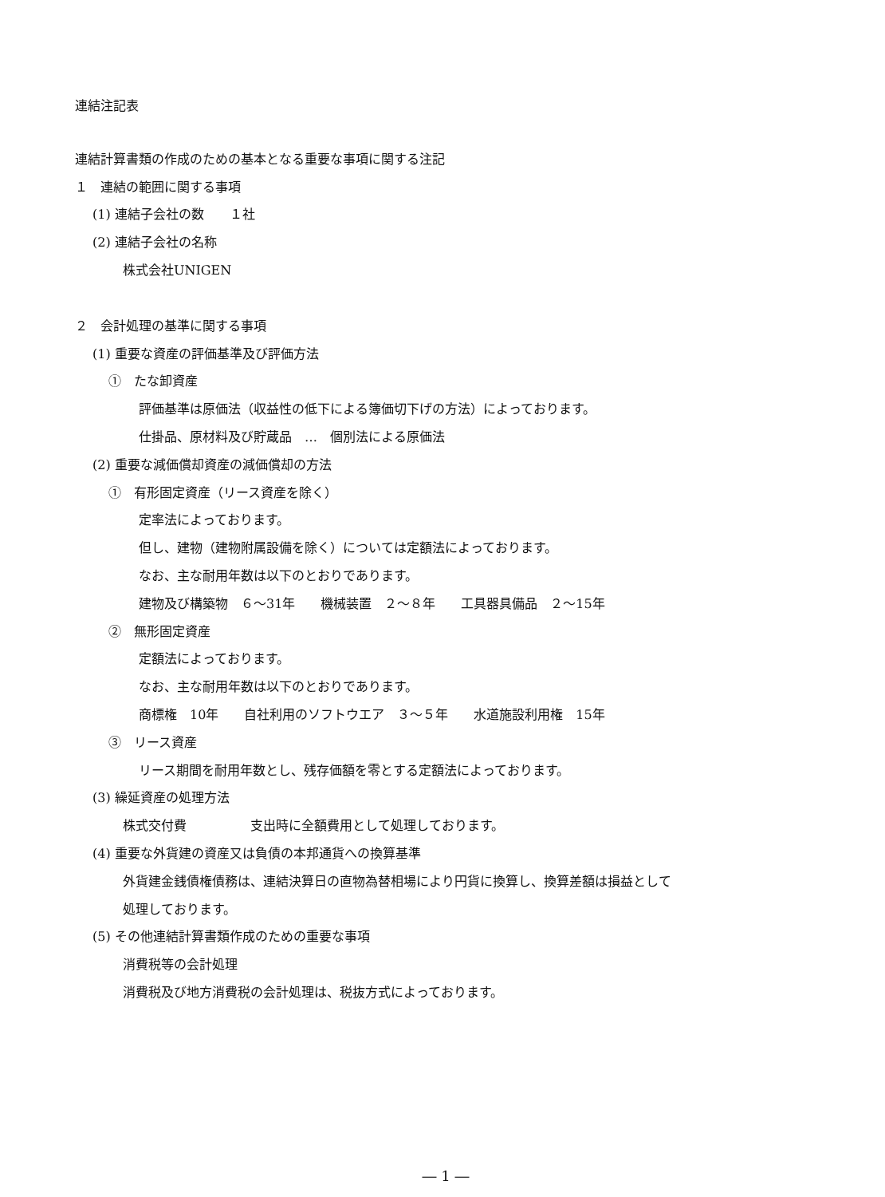連結注記表
連結計算書類の作成のための基本となる重要な事項に関する注記
１　連結の範囲に関する事項
(1) 連結子会社の数　　１社
(2) 連結子会社の名称
株式会社UNIGEN
２　会計処理の基準に関する事項
(1) 重要な資産の評価基準及び評価方法
①　たな卸資産
評価基準は原価法（収益性の低下による簿価切下げの方法）によっております。
仕掛品、原材料及び貯蔵品　…　個別法による原価法
(2) 重要な減価償却資産の減価償却の方法
①　有形固定資産（リース資産を除く）
定率法によっております。
但し、建物（建物附属設備を除く）については定額法によっております。
なお、主な耐用年数は以下のとおりであります。
建物及び構築物　６～31年　　機械装置　２～８年　　工具器具備品　２～15年
②　無形固定資産
定額法によっております。
なお、主な耐用年数は以下のとおりであります。
商標権　10年　　自社利用のソフトウエア　３～５年　　水道施設利用権　15年
③　リース資産
リース期間を耐用年数とし、残存価額を零とする定額法によっております。
(3) 繰延資産の処理方法
株式交付費　　　　　支出時に全額費用として処理しております。
(4) 重要な外貨建の資産又は負債の本邦通貨への換算基準
外貨建金銭債権債務は、連結決算日の直物為替相場により円貨に換算し、換算差額は損益として
処理しております。
(5) その他連結計算書類作成のための重要な事項
消費税等の会計処理
消費税及び地方消費税の会計処理は、税抜方式によっております。
― 1 ―